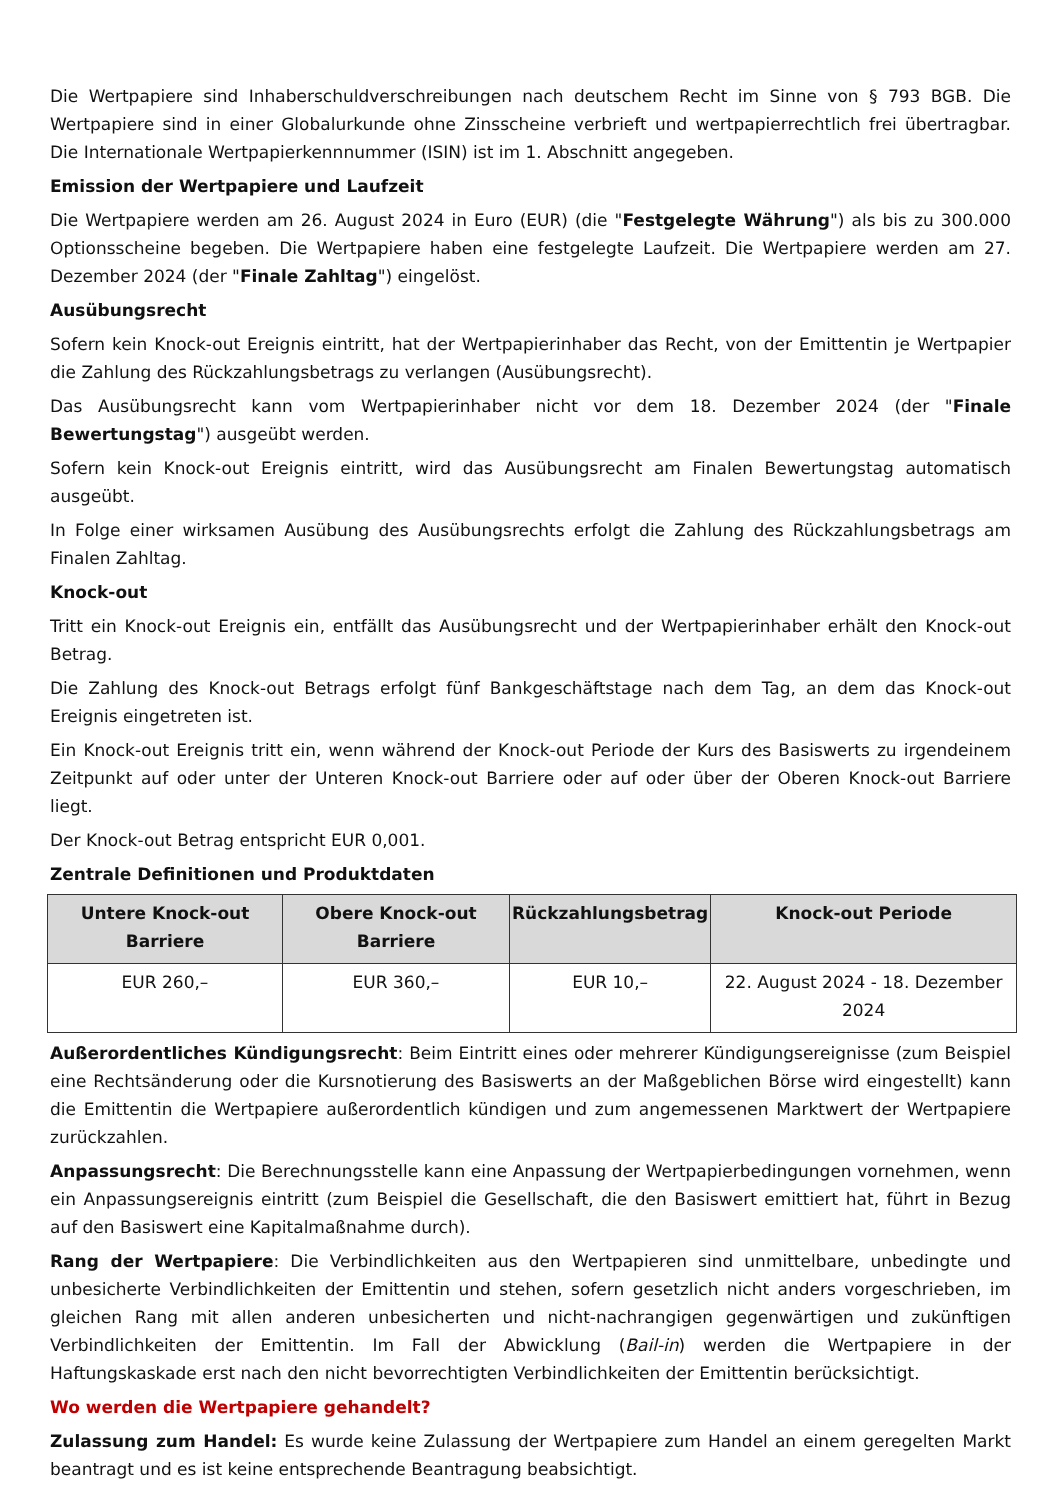Die Wertpapiere sind Inhaberschuldverschreibungen nach deutschem Recht im Sinne von § 793 BGB. Die Wertpapiere sind in einer Globalurkunde ohne Zinsscheine verbrieft und wertpapierrechtlich frei übertragbar. Die Internationale Wertpapierkennnummer (ISIN) ist im 1. Abschnitt angegeben.
Emission der Wertpapiere und Laufzeit
Die Wertpapiere werden am 26. August 2024 in Euro (EUR) (die "Festgelegte Währung") als bis zu 300.000 Optionsscheine begeben. Die Wertpapiere haben eine festgelegte Laufzeit. Die Wertpapiere werden am 27. Dezember 2024 (der "Finale Zahltag") eingelöst.
Ausübungsrecht
Sofern kein Knock-out Ereignis eintritt, hat der Wertpapierinhaber das Recht, von der Emittentin je Wertpapier die Zahlung des Rückzahlungsbetrags zu verlangen (Ausübungsrecht).
Das Ausübungsrecht kann vom Wertpapierinhaber nicht vor dem 18. Dezember 2024 (der "Finale Bewertungstag") ausgeübt werden.
Sofern kein Knock-out Ereignis eintritt, wird das Ausübungsrecht am Finalen Bewertungstag automatisch ausgeübt.
In Folge einer wirksamen Ausübung des Ausübungsrechts erfolgt die Zahlung des Rückzahlungsbetrags am Finalen Zahltag.
Knock-out
Tritt ein Knock-out Ereignis ein, entfällt das Ausübungsrecht und der Wertpapierinhaber erhält den Knock-out Betrag.
Die Zahlung des Knock-out Betrags erfolgt fünf Bankgeschäftstage nach dem Tag, an dem das Knock-out Ereignis eingetreten ist.
Ein Knock-out Ereignis tritt ein, wenn während der Knock-out Periode der Kurs des Basiswerts zu irgendeinem Zeitpunkt auf oder unter der Unteren Knock-out Barriere oder auf oder über der Oberen Knock-out Barriere liegt.
Der Knock-out Betrag entspricht EUR 0,001.
Zentrale Definitionen und Produktdaten
| Untere Knock-out Barriere | Obere Knock-out Barriere | Rückzahlungsbetrag | Knock-out Periode |
| --- | --- | --- | --- |
| EUR 260,– | EUR 360,– | EUR 10,– | 22. August 2024 - 18. Dezember 2024 |
Außerordentliches Kündigungsrecht: Beim Eintritt eines oder mehrerer Kündigungsereignisse (zum Beispiel eine Rechtsänderung oder die Kursnotierung des Basiswerts an der Maßgeblichen Börse wird eingestellt) kann die Emittentin die Wertpapiere außerordentlich kündigen und zum angemessenen Marktwert der Wertpapiere zurückzahlen.
Anpassungsrecht: Die Berechnungsstelle kann eine Anpassung der Wertpapierbedingungen vornehmen, wenn ein Anpassungsereignis eintritt (zum Beispiel die Gesellschaft, die den Basiswert emittiert hat, führt in Bezug auf den Basiswert eine Kapitalmaßnahme durch).
Rang der Wertpapiere: Die Verbindlichkeiten aus den Wertpapieren sind unmittelbare, unbedingte und unbesicherte Verbindlichkeiten der Emittentin und stehen, sofern gesetzlich nicht anders vorgeschrieben, im gleichen Rang mit allen anderen unbesicherten und nicht-nachrangigen gegenwärtigen und zukünftigen Verbindlichkeiten der Emittentin. Im Fall der Abwicklung (Bail-in) werden die Wertpapiere in der Haftungskaskade erst nach den nicht bevorrechtigten Verbindlichkeiten der Emittentin berücksichtigt.
Wo werden die Wertpapiere gehandelt?
Zulassung zum Handel: Es wurde keine Zulassung der Wertpapiere zum Handel an einem geregelten Markt beantragt und es ist keine entsprechende Beantragung beabsichtigt.